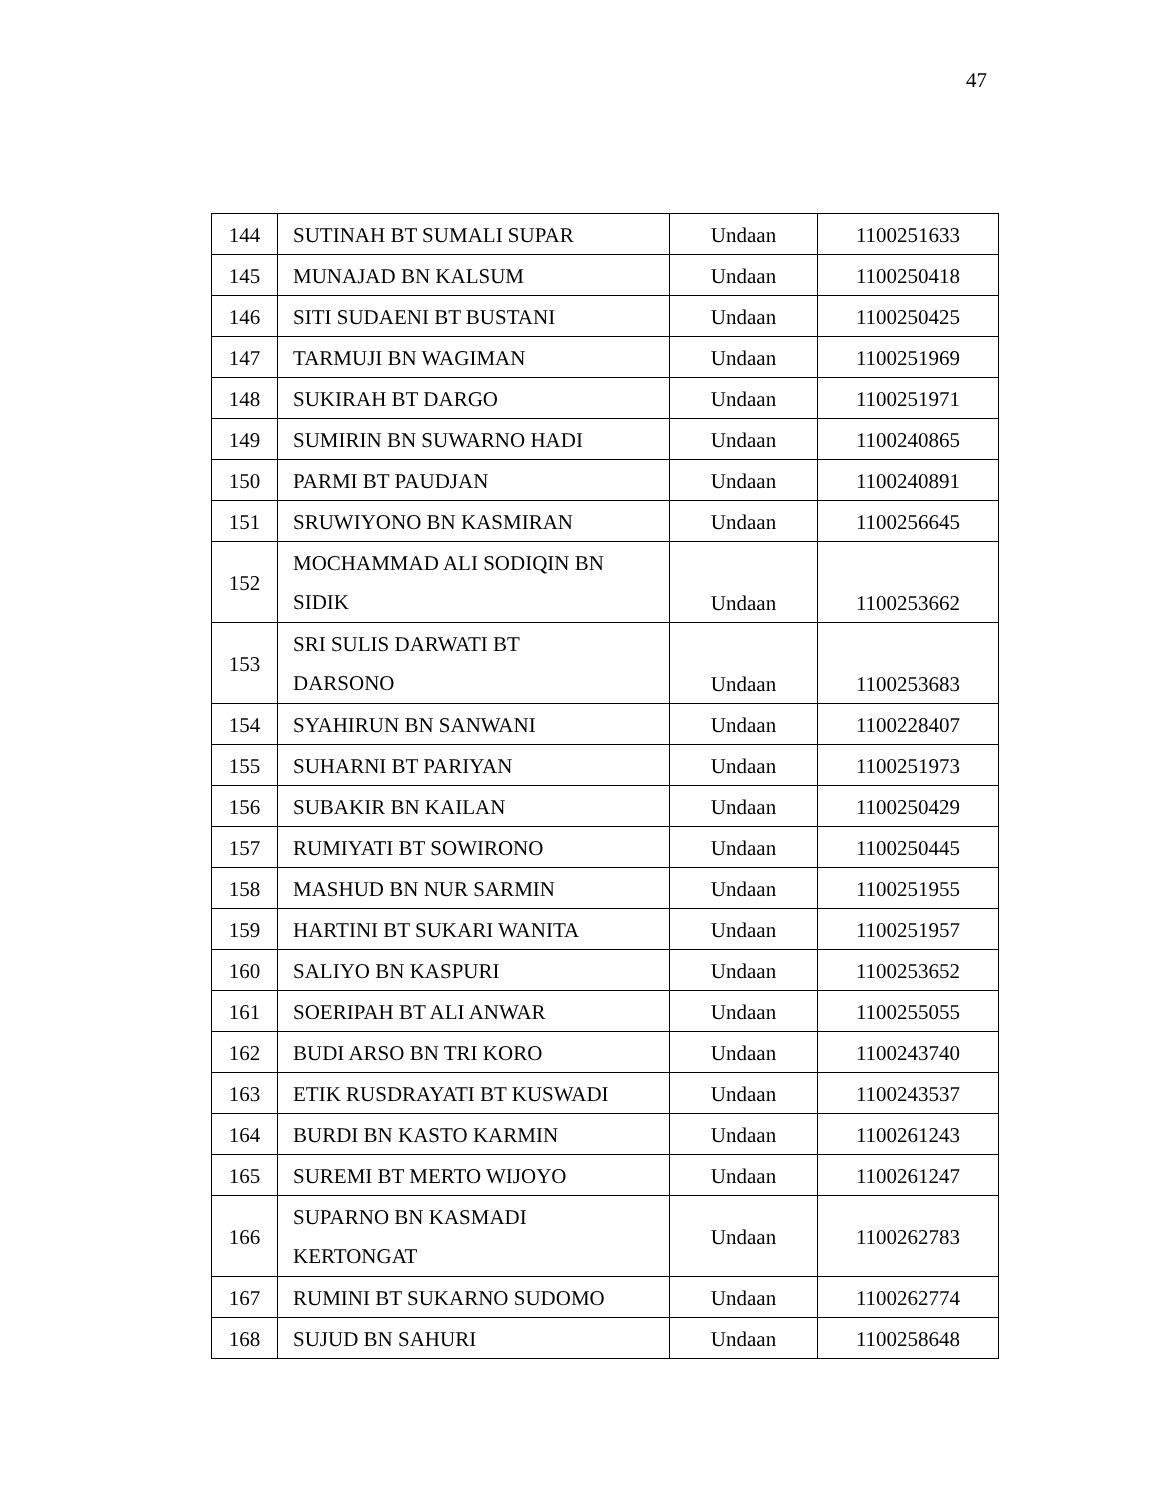47
| 144 | SUTINAH BT SUMALI SUPAR | Undaan | 1100251633 |
| 145 | MUNAJAD BN KALSUM | Undaan | 1100250418 |
| 146 | SITI SUDAENI BT BUSTANI | Undaan | 1100250425 |
| 147 | TARMUJI BN WAGIMAN | Undaan | 1100251969 |
| 148 | SUKIRAH BT DARGO | Undaan | 1100251971 |
| 149 | SUMIRIN BN SUWARNO HADI | Undaan | 1100240865 |
| 150 | PARMI BT PAUDJAN | Undaan | 1100240891 |
| 151 | SRUWIYONO BN KASMIRAN | Undaan | 1100256645 |
| 152 | MOCHAMMAD ALI SODIQIN BN SIDIK | Undaan | 1100253662 |
| 153 | SRI SULIS DARWATI BT DARSONO | Undaan | 1100253683 |
| 154 | SYAHIRUN BN SANWANI | Undaan | 1100228407 |
| 155 | SUHARNI BT PARIYAN | Undaan | 1100251973 |
| 156 | SUBAKIR BN KAILAN | Undaan | 1100250429 |
| 157 | RUMIYATI BT SOWIRONO | Undaan | 1100250445 |
| 158 | MASHUD BN NUR SARMIN | Undaan | 1100251955 |
| 159 | HARTINI BT SUKARI WANITA | Undaan | 1100251957 |
| 160 | SALIYO BN KASPURI | Undaan | 1100253652 |
| 161 | SOERIPAH BT ALI ANWAR | Undaan | 1100255055 |
| 162 | BUDI ARSO BN TRI KORO | Undaan | 1100243740 |
| 163 | ETIK RUSDRAYATI BT KUSWADI | Undaan | 1100243537 |
| 164 | BURDI BN KASTO KARMIN | Undaan | 1100261243 |
| 165 | SUREMI BT MERTO WIJOYO | Undaan | 1100261247 |
| 166 | SUPARNO BN KASMADI KERTONGAT | Undaan | 1100262783 |
| 167 | RUMINI BT SUKARNO SUDOMO | Undaan | 1100262774 |
| 168 | SUJUD BN SAHURI | Undaan | 1100258648 |